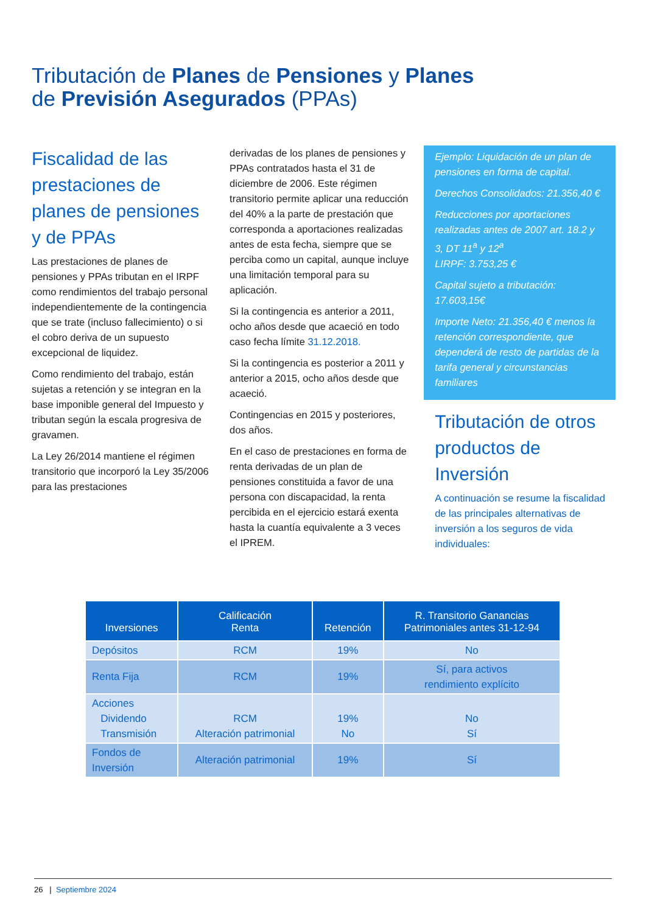Tributación de Planes de Pensiones y Planes
de Previsión Asegurados (PPAs)
Fiscalidad de las prestaciones de planes de pensiones y de PPAs
Las prestaciones de planes de pensiones y PPAs tributan en el IRPF como rendimientos del trabajo personal independientemente de la contingencia que se trate (incluso fallecimiento) o si el cobro deriva de un supuesto excepcional de liquidez.
Como rendimiento del trabajo, están sujetas a retención y se integran en la base imponible general del Impuesto y tributan según la escala progresiva de gravamen.
La Ley 26/2014 mantiene el régimen transitorio que incorporó la Ley 35/2006 para las prestaciones
derivadas de los planes de pensiones y PPAs contratados hasta el 31 de diciembre de 2006. Este régimen transitorio permite aplicar una reducción del 40% a la parte de prestación que corresponda a aportaciones realizadas antes de esta fecha, siempre que se perciba como un capital, aunque incluye una limitación temporal para su aplicación.
Si la contingencia es anterior a 2011, ocho años desde que acaeció en todo caso fecha límite 31.12.2018.
Si la contingencia es posterior a 2011 y anterior a 2015, ocho años desde que acaeció.
Contingencias en 2015 y posteriores, dos años.
En el caso de prestaciones en forma de renta derivadas de un plan de pensiones constituida a favor de una persona con discapacidad, la renta percibida en el ejercicio estará exenta hasta la cuantía equivalente a 3 veces el IPREM.
Ejemplo: Liquidación de un plan de pensiones en forma de capital.
Derechos Consolidados: 21.356,40 €
Reducciones por aportaciones realizadas antes de 2007 art. 18.2 y 3, DT 11<sup>a</sup> y 12<sup>a</sup>
LIRPF: 3.753,25 €
Capital sujeto a tributación: 17.603,15€
Importe Neto: 21.356,40 € menos la retención correspondiente, que dependerá de resto de partidas de la tarifa general y circunstancias familiares
Tributación de otros productos de Inversión
A continuación se resume la fiscalidad de las principales alternativas de inversión a los seguros de vida individuales:
| Inversiones | Calificación Renta | Retención | R. Transitorio Ganancias Patrimoniales antes 31-12-94 |
| --- | --- | --- | --- |
| Depósitos | RCM | 19% | No |
| Renta Fija | RCM | 19% | Sí, para activos rendimiento explícito |
| Acciones Dividendo Transmisión | RCM Alteración patrimonial | 19% No | No Sí |
| Fondos de Inversión | Alteración patrimonial | 19% | Sí |
26 | Septiembre 2024